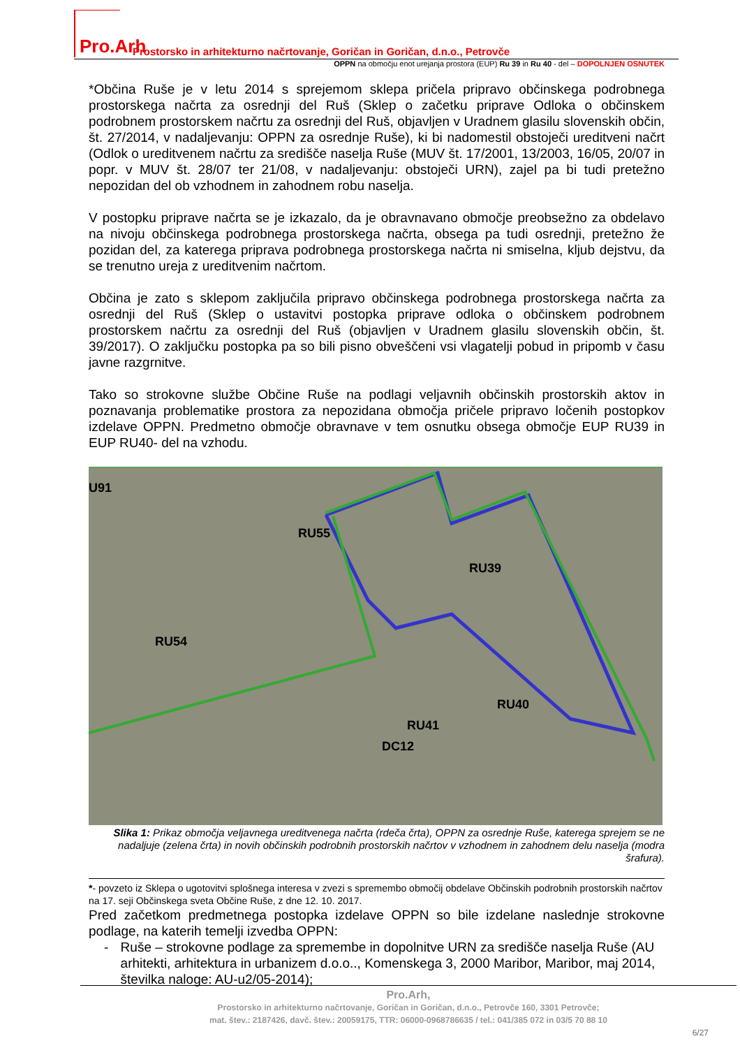Pro.Arh Prostorsko in arhitekturno načrtovanje, Goričan in Goričan, d.n.o., Petrovče
OPPN na območju enot urejanja prostora (EUP) Ru 39 in Ru 40 - del – DOPOLNJEN OSNUTEK
*Občina Ruše je v letu 2014 s sprejemom sklepa pričela pripravo občinskega podrobnega prostorskega načrta za osrednji del Ruš (Sklep o začetku priprave Odloka o občinskem podrobnem prostorskem načrtu za osrednji del Ruš, objavljen v Uradnem glasilu slovenskih občin, št. 27/2014, v nadaljevanju: OPPN za osrednje Ruše), ki bi nadomestil obstoječi ureditveni načrt (Odlok o ureditvenem načrtu za središče naselja Ruše (MUV št. 17/2001, 13/2003, 16/05, 20/07 in popr. v MUV št. 28/07 ter 21/08, v nadaljevanju: obstoječi URN), zajel pa bi tudi pretežno nepozidan del ob vzhodnem in zahodnem robu naselja.
V postopku priprave načrta se je izkazalo, da je obravnavano območje preobsežno za obdelavo na nivoju občinskega podrobnega prostorskega načrta, obsega pa tudi osrednji, pretežno že pozidan del, za katerega priprava podrobnega prostorskega načrta ni smiselna, kljub dejstvu, da se trenutno ureja z ureditvenim načrtom.
Občina je zato s sklepom zaključila pripravo občinskega podrobnega prostorskega načrta za osrednji del Ruš (Sklep o ustavitvi postopka priprave odloka o občinskem podrobnem prostorskem načrtu za osrednji del Ruš (objavljen v Uradnem glasilu slovenskih občin, št. 39/2017). O zaključku postopka pa so bili pisno obveščeni vsi vlagatelji pobud in pripomb v času javne razgrnitve.
Tako so strokovne službe Občine Ruše na podlagi veljavnih občinskih prostorskih aktov in poznavanja problematike prostora za nepozidana območja pričele pripravo ločenih postopkov izdelave OPPN. Predmetno območje obravnave v tem osnutku obsega območje EUP RU39 in EUP RU40- del na vzhodu.
U91
RU55
RU39
RU54
RU40
RU41
DC12
Slika 1: Prikaz območja veljavnega ureditvenega načrta (rdeča črta), OPPN za osrednje Ruše, katerega sprejem se ne nadaljuje (zelena črta) in novih občinskih podrobnih prostorskih načrtov v vzhodnem in zahodnem delu naselja (modra šrafura).
*- povzeto iz Sklepa o ugotovitvi splošnega interesa v zvezi s spremembo območij obdelave Občinskih podrobnih prostorskih načrtov na 17. seji Občinskega sveta Občine Ruše, z dne 12. 10. 2017.
Pred začetkom predmetnega postopka izdelave OPPN so bile izdelane naslednje strokovne podlage, na katerih temelji izvedba OPPN:
- Ruše – strokovne podlage za spremembe in dopolnitve URN za središče naselja Ruše (AU arhitekti, arhitektura in urbanizem d.o.o.., Komenskega 3, 2000 Maribor, Maribor, maj 2014, številka naloge: AU-u2/05-2014);
Pro.Arh,
Prostorsko in arhitekturno načrtovanje, Goričan in Goričan, d.n.o., Petrovče 160, 3301 Petrovče;
mat. štev.: 2187426, davč. štev.: 20059175, TTR: 06000-0968786635 / tel.: 041/385 072 in 03/5 70 88 10
6/27